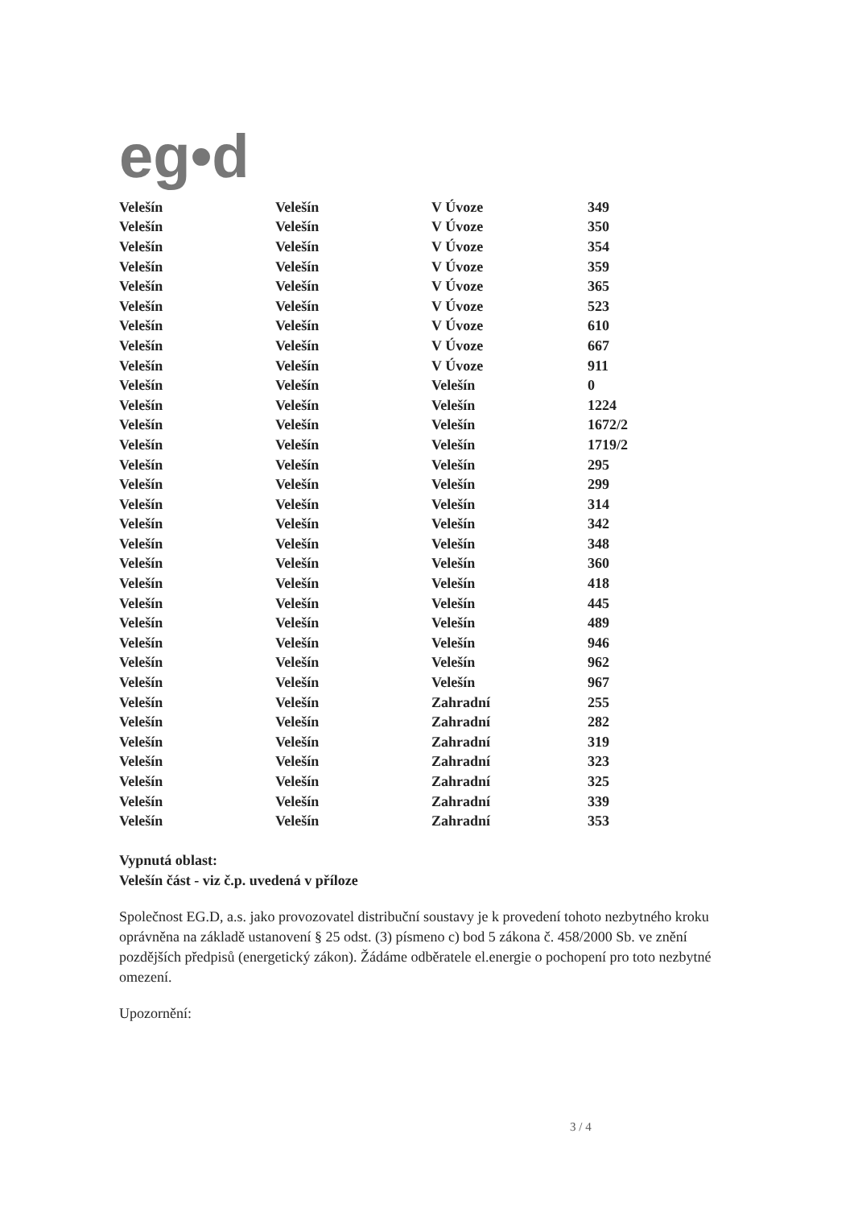eg•d
| Velešín | Velešín | V Úvoze | 349 |
| Velešín | Velešín | V Úvoze | 350 |
| Velešín | Velešín | V Úvoze | 354 |
| Velešín | Velešín | V Úvoze | 359 |
| Velešín | Velešín | V Úvoze | 365 |
| Velešín | Velešín | V Úvoze | 523 |
| Velešín | Velešín | V Úvoze | 610 |
| Velešín | Velešín | V Úvoze | 667 |
| Velešín | Velešín | V Úvoze | 911 |
| Velešín | Velešín | Velešín | 0 |
| Velešín | Velešín | Velešín | 1224 |
| Velešín | Velešín | Velešín | 1672/2 |
| Velešín | Velešín | Velešín | 1719/2 |
| Velešín | Velešín | Velešín | 295 |
| Velešín | Velešín | Velešín | 299 |
| Velešín | Velešín | Velešín | 314 |
| Velešín | Velešín | Velešín | 342 |
| Velešín | Velešín | Velešín | 348 |
| Velešín | Velešín | Velešín | 360 |
| Velešín | Velešín | Velešín | 418 |
| Velešín | Velešín | Velešín | 445 |
| Velešín | Velešín | Velešín | 489 |
| Velešín | Velešín | Velešín | 946 |
| Velešín | Velešín | Velešín | 962 |
| Velešín | Velešín | Velešín | 967 |
| Velešín | Velešín | Zahradní | 255 |
| Velešín | Velešín | Zahradní | 282 |
| Velešín | Velešín | Zahradní | 319 |
| Velešín | Velešín | Zahradní | 323 |
| Velešín | Velešín | Zahradní | 325 |
| Velešín | Velešín | Zahradní | 339 |
| Velešín | Velešín | Zahradní | 353 |
Vypnutá oblast:
Velešín část - viz č.p. uvedená v příloze
Společnost EG.D, a.s. jako provozovatel distribuční soustavy je k provedení tohoto nezbytného kroku oprávněna na základě ustanovení § 25 odst. (3) písmeno c) bod 5 zákona č. 458/2000 Sb. ve znění pozdějších předpisů (energetický zákon). Žádáme odběratele el.energie o pochopení pro toto nezbytné omezení.
Upozornění:
3 / 4